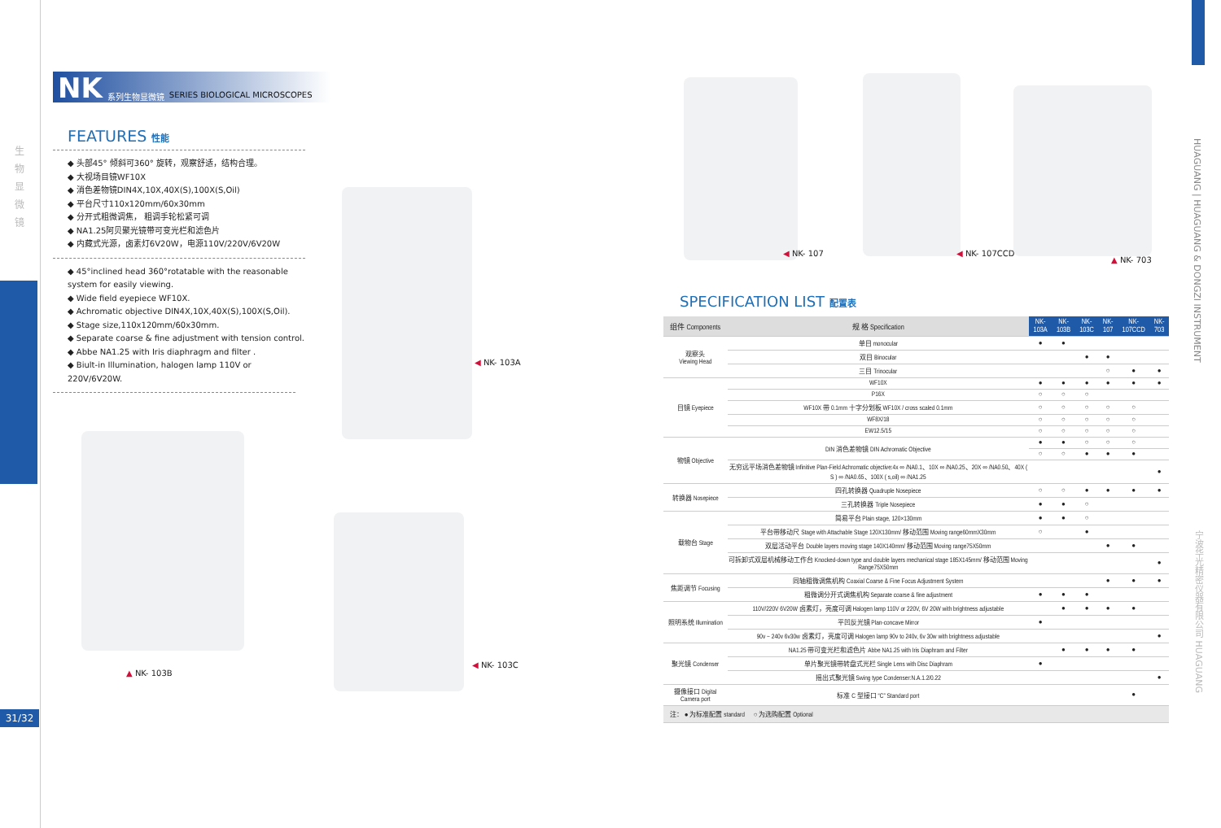生 物 显 微 镜
31/32
NK 系列生物显微镜 SERIES BIOLOGICAL MICROSCOPES
FEATURES 性能
◆ 头部45° 倾斜可360° 旋转，观察舒适，结构合理。
◆ 大视场目镜WF10X
◆ 消色差物镜DIN4X,10X,40X(S),100X(S,Oil)
◆ 平台尺寸110x120mm/60x30mm
◆ 分开式粗微调焦， 粗调手轮松紧可调
◆ NA1.25阿贝聚光镜带可变光栏和滤色片
◆ 内藏式光源，卤素灯6V20W，电源110V/220V/6V20W
◆ 45°inclined head 360°rotatable with the reasonable system for easily viewing.
◆ Wide field eyepiece WF10X.
◆ Achromatic objective DIN4X,10X,40X(S),100X(S,Oil).
◆ Stage size,110x120mm/60x30mm.
◆ Separate coarse & fine adjustment with tension control.
◆ Abbe NA1.25 with Iris diaphragm and filter .
◆ Biult-in Illumination, halogen lamp 110V or 220V/6V20W.
◀ NK- 103A
▲ NK- 103B
◀ NK- 103C
◀ NK- 107 ◀ NK- 107CCD
▲ NK- 703
SPECIFICATION LIST 配置表
| 组件 Components | 规 格 Specification | NK-103A | NK-103B | NK-103C | NK-107 | NK-107CCD | NK-703 |
| --- | --- | --- | --- | --- | --- | --- | --- |
| 观察头 Viewing Head | 单目 monocular | ● | ● | | | | |
| | 双目 Binocular | | | ● | ● | | |
| | 三目 Trinocular | | | | ○ | ● | ● |
| 目镜 Eyepiece | WF10X | ● | ● | ● | ● | ● | ● |
| | P16X | ○ | ○ | ○ | | | |
| | WF10X 带 0.1mm 十字分划板 WF10X / cross scaled 0.1mm | ○ | ○ | ○ | ○ | ○ | |
| | WF8X/18 | ○ | ○ | ○ | ○ | ○ | |
| | EW12.5/15 | ○ | ○ | ○ | ○ | ○ | |
| 物镜 Objective | DIN 消色差物镜 DIN Achromatic Objective | ● | ● | ○ | ○ | ○ | |
| | | ○ | ○ | ● | ● | ● | |
| | 无穷远平场消色差物镜 Infinitive Plan-Field Achromatic objective:4x ∞ /NA0.1、10X ∞ /NA0.25、20X ∞ /NA0.50、40X ( S ) ∞ /NA0.65、100X ( s,oil) ∞ /NA1.25 | | | | | | ● |
| 转换器 Nosepiece | 四孔转换器 Quadruple Nosepiece | ○ | ○ | ● | ● | ● | ● |
| | 三孔转换器 Triple Nosepiece | ● | ● | ○ | | | |
| 载物台 Stage | 简易平台 Plain stage, 120×130mm | ● | ● | ○ | | | |
| | 平台带移动尺 Stage with Attachable Stage 120X130mm/ 移动范围 Moving range60mmX30mm | ○ | | ● | | | |
| | 双层活动平台 Double layers moving stage 140X140mm/ 移动范围 Moving range75X50mm | | | | ● | ● | |
| | 可拆卸式双层机械移动工作台 Knocked-down type and double layers mechanical stage 185X145mm/ 移动范围 Moving Range75X50mm | | | | | | ● |
| 焦距调节 Focusing | 同轴粗微调焦机构 Coaxial Coarse & Fine Focus Adjustment System | | | | ● | ● | ● |
| | 粗微调分开式调焦机构 Separate coarse & fine adjustment | ● | ● | ● | | | |
| 照明系统 Illumination | 110V/220V 6V20W 卤素灯，亮度可调 Halogen lamp 110V or 220V, 6V 20W with brightness adjustable | | ● | ● | ● | ● | |
| | 平凹反光镜 Plan-concave Mirror | ● | | | | | |
| | 90v ~ 240v 6v30w 卤素灯，亮度可调 Halogen lamp 90v to 240v, 6v 30w with brightness adjustable | | | | | | ● |
| 聚光镜 Condenser | NA1.25 带可变光栏和滤色片 Abbe NA1.25 with Iris Diaphram and Filter | | ● | ● | ● | ● | |
| | 单片聚光镜带转盘式光栏 Single Lens with Disc Diaphram | ● | | | | | |
| | 摇出式聚光镜 Swing type Condenser:N.A.1.2/0.22 | | | | | | ● |
| 摄像接口 Digital Camera port | 标准 C 型接口 “C” Standard port | | | | | ● | |
| 注： ● 为标准配置 standard ○ 为选购配置 Optional | | | | | | | |
HUAGUANG | HUAGUANG & DONGZI INSTRUMENT
宁波华光精密仪器有限公司 HUAGUANG